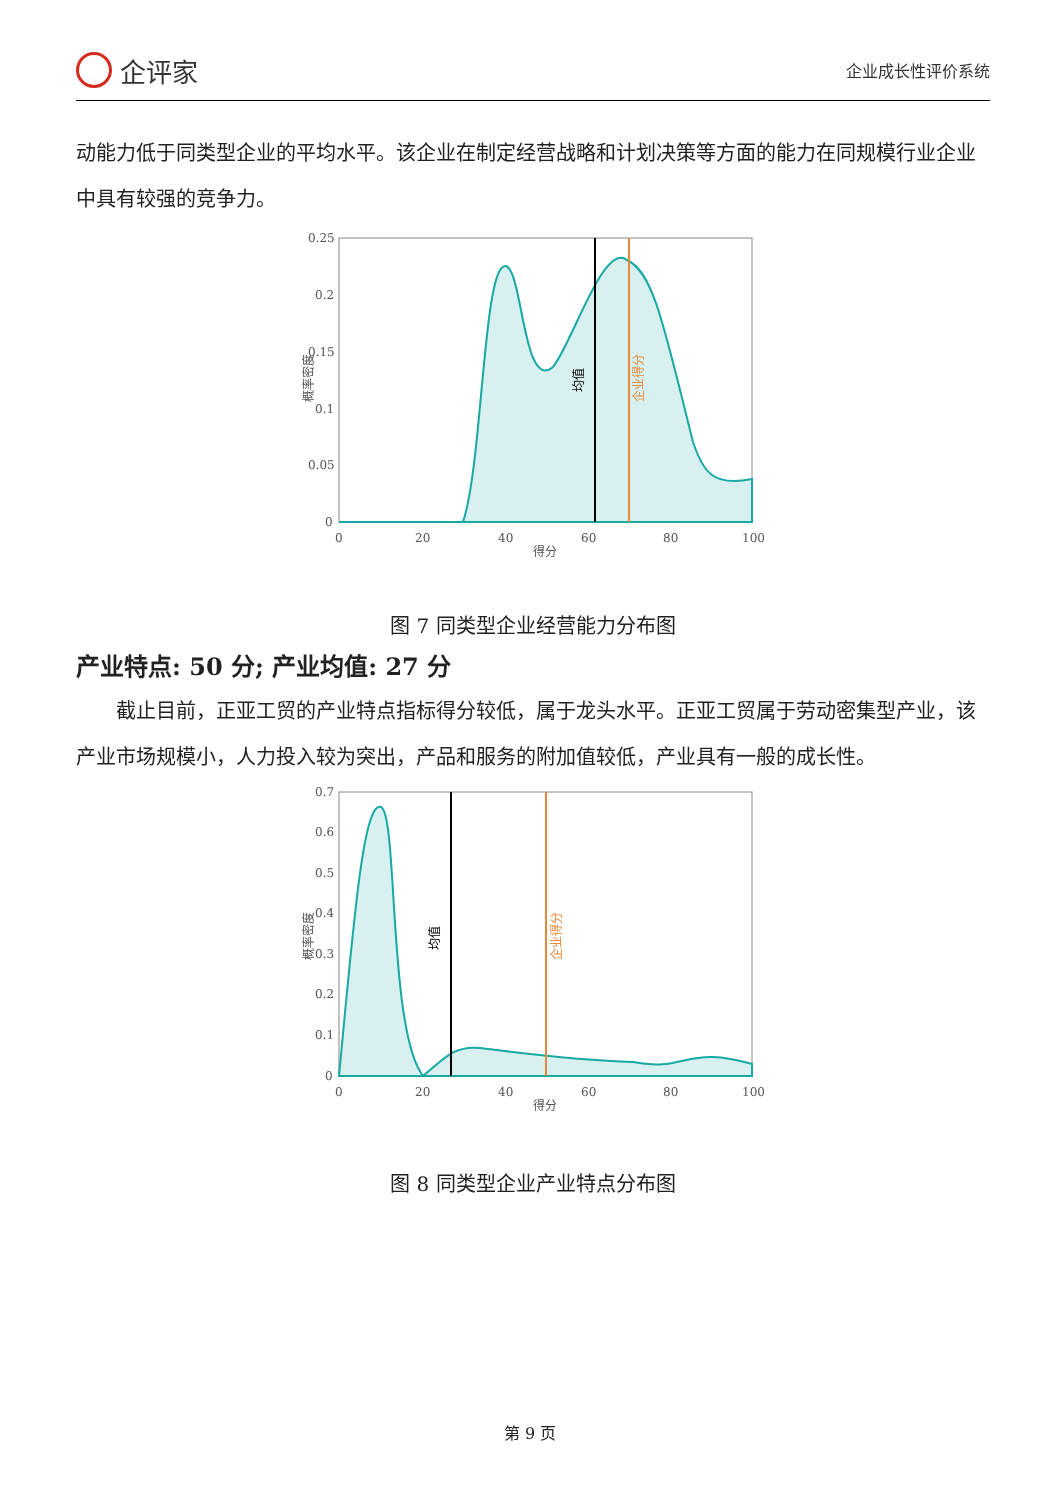企评家
企业成长性评价系统
动能力低于同类型企业的平均水平。该企业在制定经营战略和计划决策等方面的能力在同规模行业企业中具有较强的竞争力。
0.25
0.2
0.15
0.1
0.05
0
0
20
40
60
80
100
得分
概率密度
均值
企业得分
图 7 同类型企业经营能力分布图
产业特点: 50 分; 产业均值: 27 分
　　截止目前，正亚工贸的产业特点指标得分较低，属于龙头水平。正亚工贸属于劳动密集型产业，该产业市场规模小，人力投入较为突出，产品和服务的附加值较低，产业具有一般的成长性。
0.7
0.6
0.5
0.4
0.3
0.2
0.1
0
0
20
40
60
80
100
得分
概率密度
均值
企业得分
图 8 同类型企业产业特点分布图
第 9 页